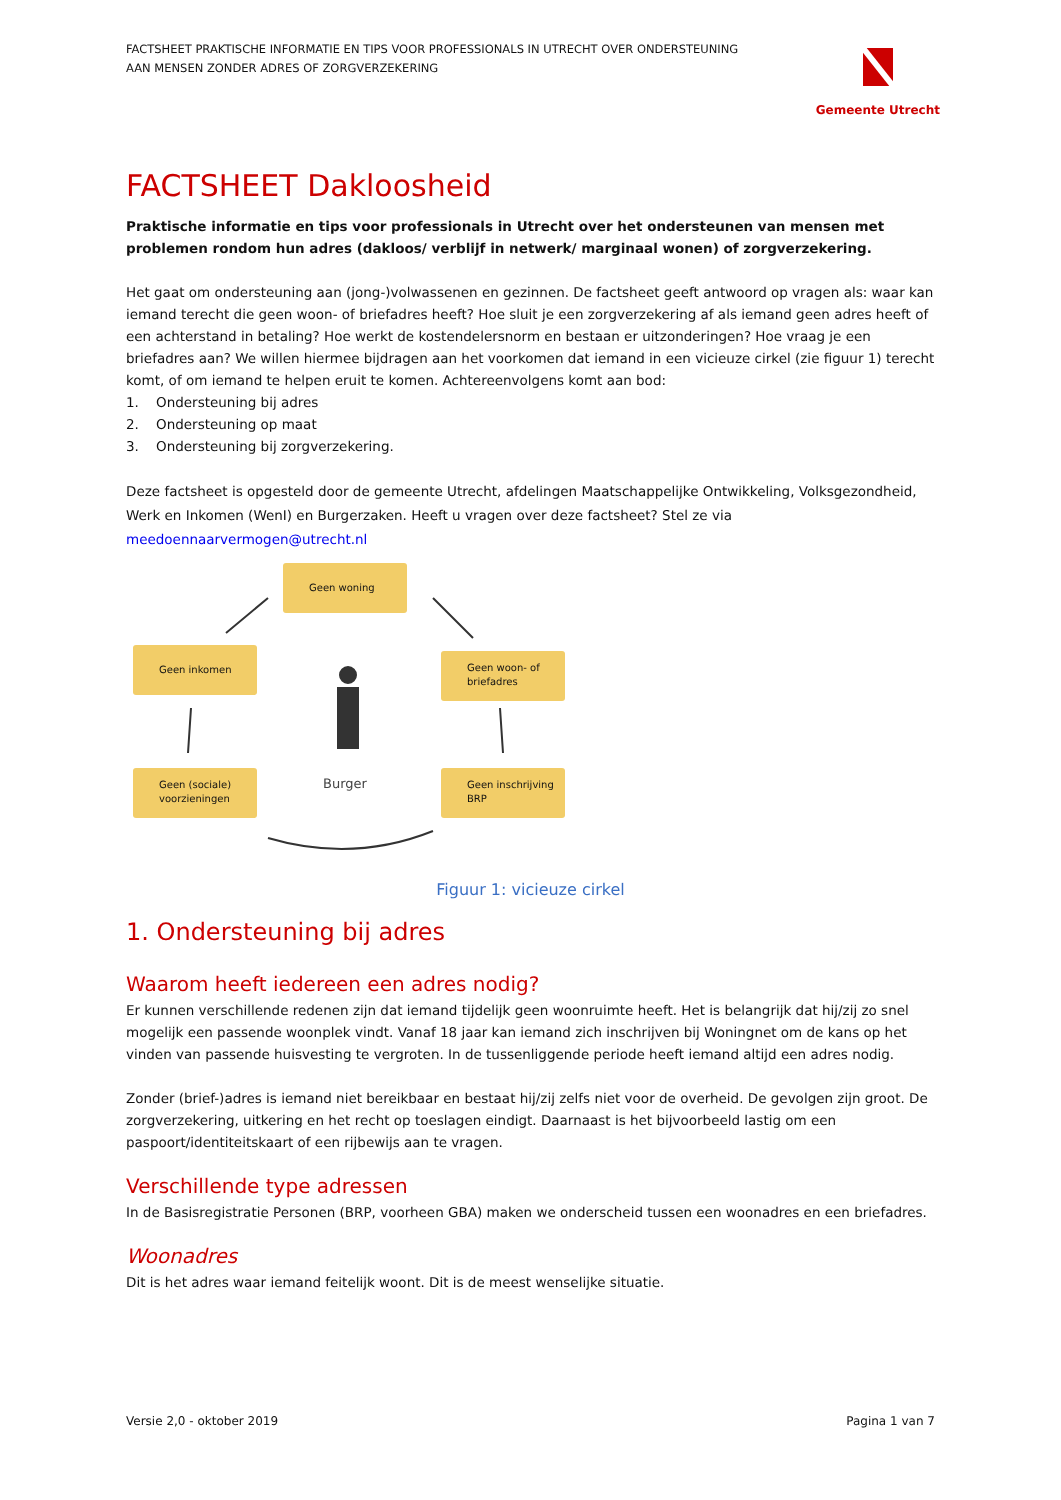FACTSHEET PRAKTISCHE INFORMATIE EN TIPS VOOR PROFESSIONALS IN UTRECHT OVER ONDERSTEUNING
AAN MENSEN ZONDER ADRES OF ZORGVERZEKERING
Gemeente Utrecht
FACTSHEET Dakloosheid
Praktische informatie en tips voor professionals in Utrecht over het ondersteunen van mensen met problemen rondom hun adres (dakloos/ verblijf in netwerk/ marginaal wonen) of zorgverzekering.
Het gaat om ondersteuning aan (jong-)volwassenen en gezinnen. De factsheet geeft antwoord op vragen als: waar kan iemand terecht die geen woon- of briefadres heeft? Hoe sluit je een zorgverzekering af als iemand geen adres heeft of een achterstand in betaling? Hoe werkt de kostendelersnorm en bestaan er uitzonderingen? Hoe vraag je een briefadres aan? We willen hiermee bijdragen aan het voorkomen dat iemand in een vicieuze cirkel (zie figuur 1) terecht komt, of om iemand te helpen eruit te komen. Achtereenvolgens komt aan bod:
1. Ondersteuning bij adres
2. Ondersteuning op maat
3. Ondersteuning bij zorgverzekering.
Deze factsheet is opgesteld door de gemeente Utrecht, afdelingen Maatschappelijke Ontwikkeling, Volksgezondheid, Werk en Inkomen (WenI) en Burgerzaken. Heeft u vragen over deze factsheet? Stel ze via meedoennaarvermogen@utrecht.nl
Geen woning
Geen inkomen
Geen woon- of briefadres
Geen (sociale) voorzieningen
Geen inschrijving BRP
Burger
Figuur 1: vicieuze cirkel
1. Ondersteuning bij adres
Waarom heeft iedereen een adres nodig?
Er kunnen verschillende redenen zijn dat iemand tijdelijk geen woonruimte heeft. Het is belangrijk dat hij/zij zo snel mogelijk een passende woonplek vindt. Vanaf 18 jaar kan iemand zich inschrijven bij Woningnet om de kans op het vinden van passende huisvesting te vergroten. In de tussenliggende periode heeft iemand altijd een adres nodig.
Zonder (brief-)adres is iemand niet bereikbaar en bestaat hij/zij zelfs niet voor de overheid. De gevolgen zijn groot. De zorgverzekering, uitkering en het recht op toeslagen eindigt. Daarnaast is het bijvoorbeeld lastig om een paspoort/identiteitskaart of een rijbewijs aan te vragen.
Verschillende type adressen
In de Basisregistratie Personen (BRP, voorheen GBA) maken we onderscheid tussen een woonadres en een briefadres.
Woonadres
Dit is het adres waar iemand feitelijk woont. Dit is de meest wenselijke situatie.
Versie 2,0 - oktober 2019 Pagina 1 van 7